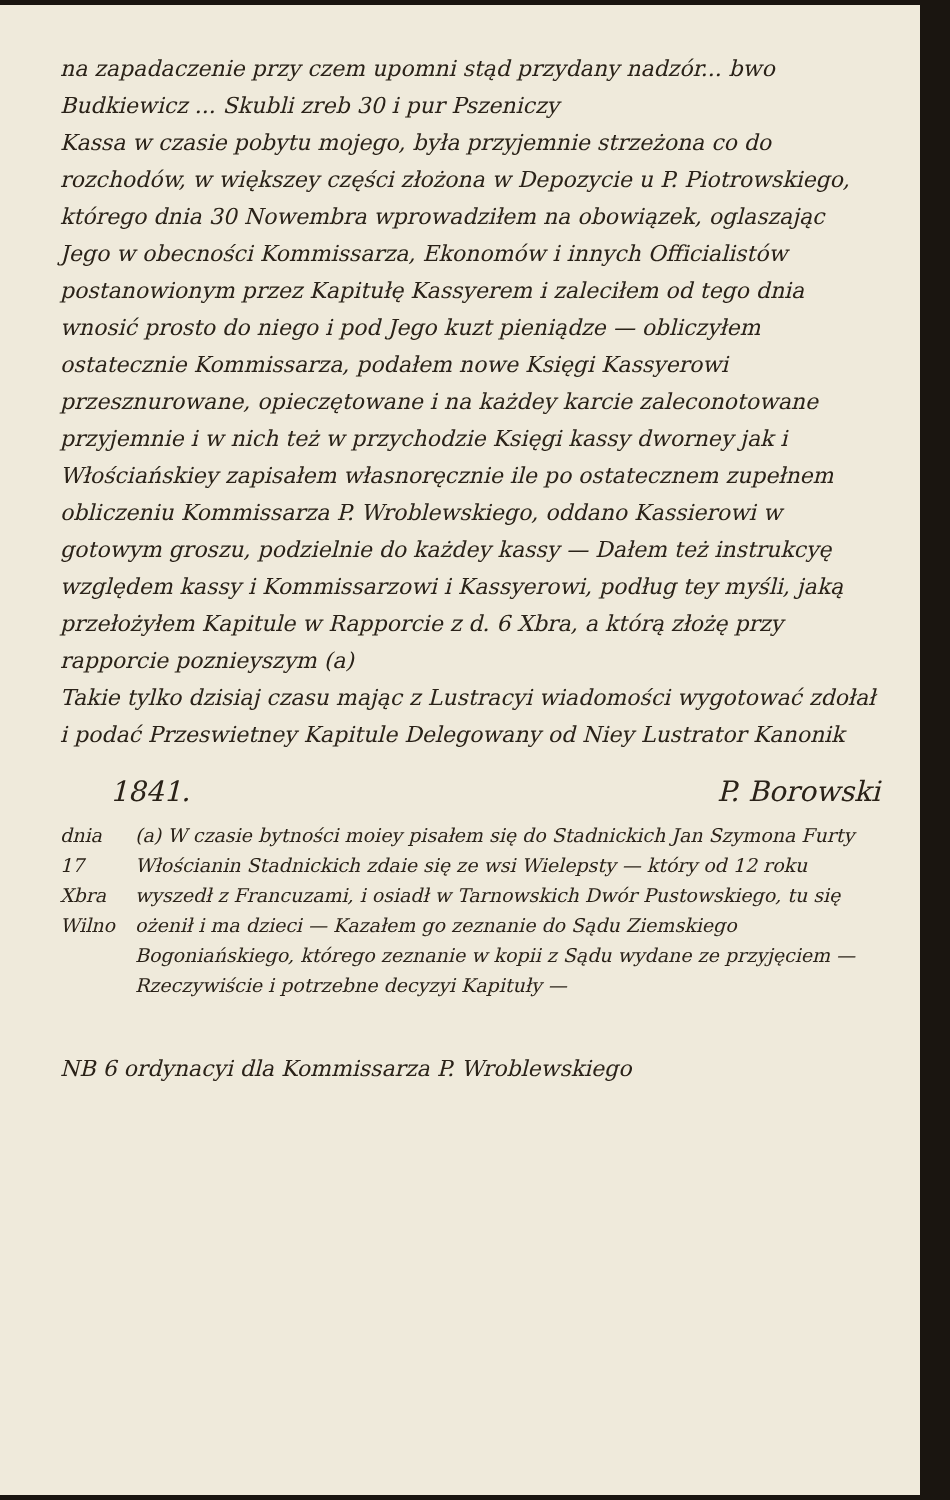na zapadaczenie przy czem upomni stąd przydany nadzór... bwo Budkiewicz ... Skubli zreb 30 i pur Pszeniczy
Kassa w czasie pobytu mojego, była przyjemnie strzeżona co do rozchodów, w większey części złożona w Depozycie u P. Piotrowskiego, którego dnia 30 Nowembra wprowadziłem na obowiązek, oglaszając Jego w obecności Kommissarza, Ekonomów i innych Officialistów postanowionym przez Kapitułę Kassyerem i zaleciłem od tego dnia wnosić prosto do niego i pod Jego kuzt pieniądze — obliczyłem ostatecznie Kommissarza, podałem nowe Księgi Kassyerowi przesznurowane, opieczętowane i na każdey karcie zaleconotowane przyjemnie i w nich też w przychodzie Księgi kassy dworney jak i Włościańskiey zapisałem własnoręcznie ile po ostatecznem zupełnem obliczeniu Kommissarza P. Wroblewskiego, oddano Kassierowi w gotowym groszu, podzielnie do każdey kassy — Dałem też instrukcyę względem kassy i Kommissarzowi i Kassyerowi, podług tey myśli, jaką przełożyłem Kapitule w Rapporcie z d. 6 Xbra, a którą złożę przy rapporcie poznieyszym (a)
Takie tylko dzisiaj czasu mając z Lustracyi wiadomości wygotować zdołał i podać Przeswietney Kapitule Delegowany od Niey Lustrator Kanonik
1841. P. Borowski
dnia 17 Xbra
Wilno
(a) W czasie bytności moiey pisałem się do Stadnickich Jan Szymona Furty Włościanin Stadnickich zdaie się ze wsi Wielepsty — który od 12 roku wyszedł z Francuzami, i osiadł w Tarnowskich Dwór Pustowskiego, tu się ożenił i ma dzieci — Kazałem go zeznanie do Sądu Ziemskiego Bogoniańskiego, którego zeznanie w kopii z Sądu wydane ze przyjęciem — Rzeczywiście i potrzebne decyzyi Kapituły —
NB 6 ordynacyi dla Kommissarza P. Wroblewskiego